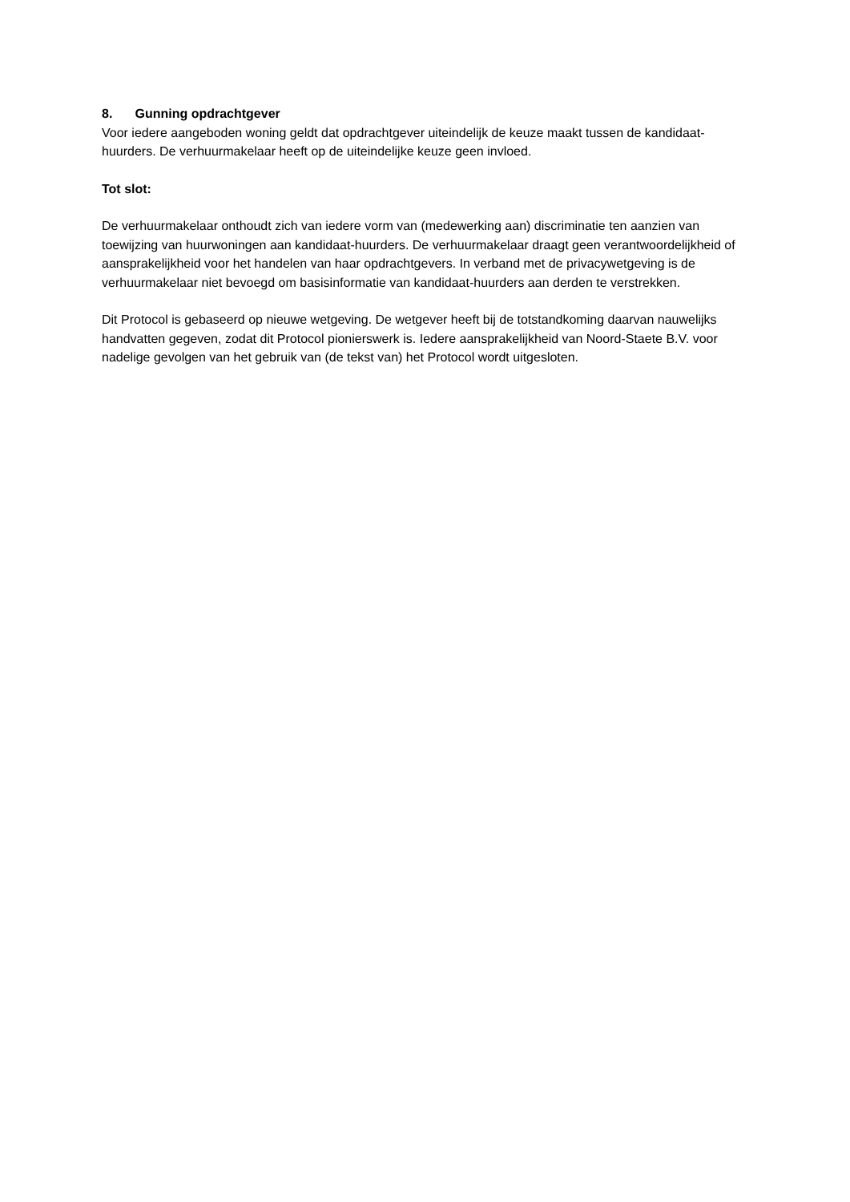8. Gunning opdrachtgever
Voor iedere aangeboden woning geldt dat opdrachtgever uiteindelijk de keuze maakt tussen de kandidaat-huurders. De verhuurmakelaar heeft op de uiteindelijke keuze geen invloed.
Tot slot:
De verhuurmakelaar onthoudt zich van iedere vorm van (medewerking aan) discriminatie ten aanzien van toewijzing van huurwoningen aan kandidaat-huurders. De verhuurmakelaar draagt geen verantwoordelijkheid of aansprakelijkheid voor het handelen van haar opdrachtgevers. In verband met de privacywetgeving is de verhuurmakelaar niet bevoegd om basisinformatie van kandidaat-huurders aan derden te verstrekken.
Dit Protocol is gebaseerd op nieuwe wetgeving. De wetgever heeft bij de totstandkoming daarvan nauwelijks handvatten gegeven, zodat dit Protocol pionierswerk is. Iedere aansprakelijkheid van Noord-Staete B.V. voor nadelige gevolgen van het gebruik van (de tekst van) het Protocol wordt uitgesloten.